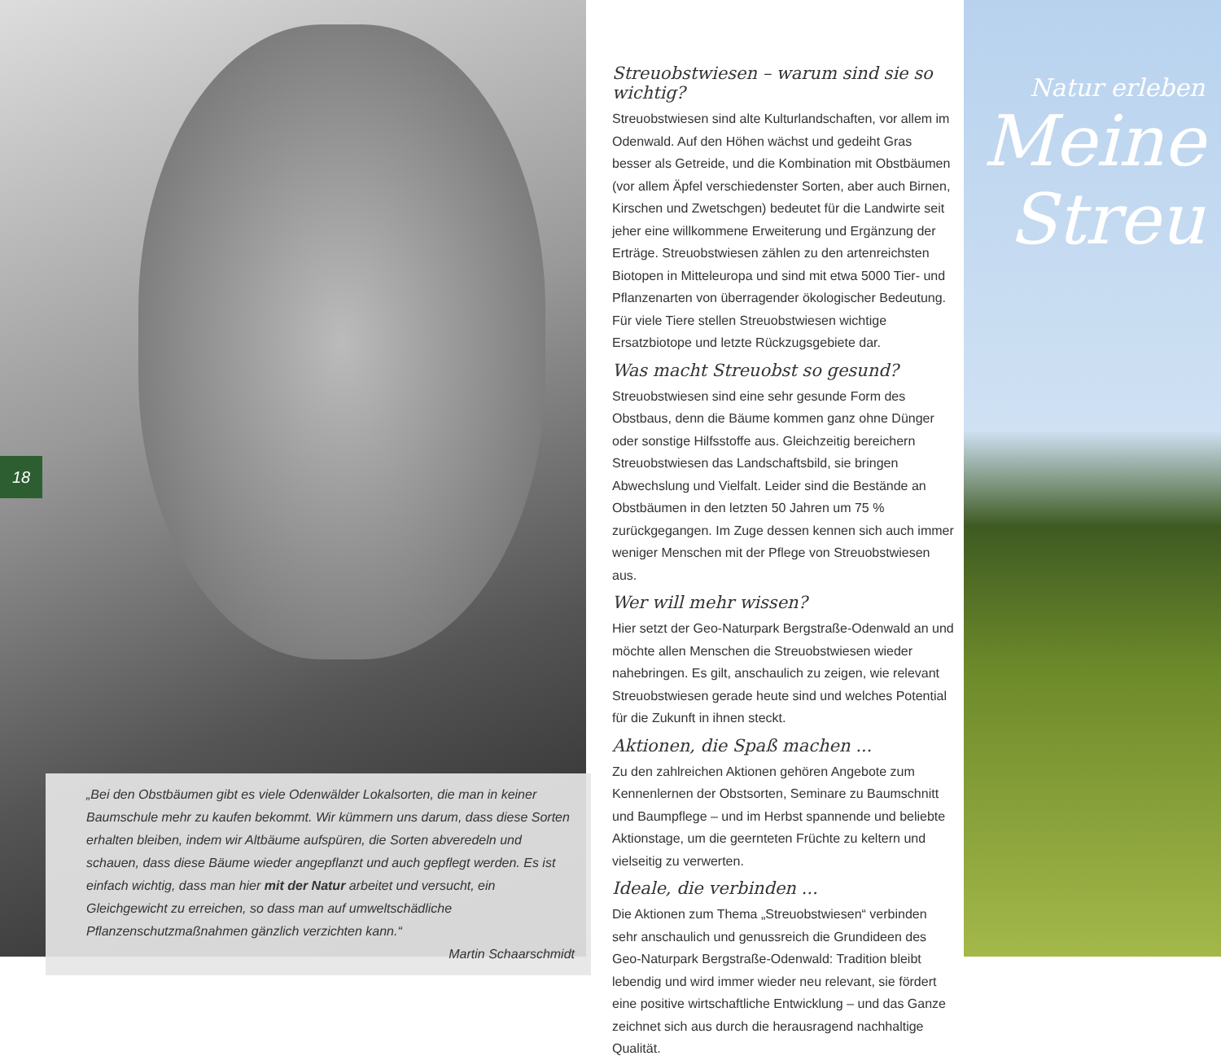18
„Bei den Obstbäumen gibt es viele Odenwälder Lokalsorten, die man in keiner Baumschule mehr zu kaufen bekommt. Wir kümmern uns darum, dass diese Sorten erhalten bleiben, indem wir Altbäume aufspüren, die Sorten abveredeln und schauen, dass diese Bäume wieder angepflanzt und auch gepflegt werden. Es ist einfach wichtig, dass man hier mit der Natur arbeitet und versucht, ein Gleichgewicht zu erreichen, so dass man auf umweltschädliche Pflanzenschutzmaßnahmen gänzlich verzichten kann.“
Martin Schaarschmidt
Streuobstwiesen – warum sind sie so wichtig?
Streuobstwiesen sind alte Kulturlandschaften, vor allem im Odenwald. Auf den Höhen wächst und gedeiht Gras besser als Getreide, und die Kombination mit Obstbäumen (vor allem Äpfel verschiedenster Sorten, aber auch Birnen, Kirschen und Zwetschgen) bedeutet für die Landwirte seit jeher eine willkommene Erweiterung und Ergänzung der Erträge. Streuobstwiesen zählen zu den artenreichsten Biotopen in Mitteleuropa und sind mit etwa 5000 Tier- und Pflanzenarten von überragender ökologischer Bedeutung. Für viele Tiere stellen Streuobstwiesen wichtige Ersatzbiotope und letzte Rückzugsgebiete dar.
Was macht Streuobst so gesund?
Streuobstwiesen sind eine sehr gesunde Form des Obstbaus, denn die Bäume kommen ganz ohne Dünger oder sonstige Hilfsstoffe aus. Gleichzeitig bereichern Streuobstwiesen das Landschaftsbild, sie bringen Abwechslung und Vielfalt. Leider sind die Bestände an Obstbäumen in den letzten 50 Jahren um 75 % zurückgegangen. Im Zuge dessen kennen sich auch immer weniger Menschen mit der Pflege von Streuobstwiesen aus.
Wer will mehr wissen?
Hier setzt der Geo-Naturpark Bergstraße-Odenwald an und möchte allen Menschen die Streuobstwiesen wieder nahebringen. Es gilt, anschaulich zu zeigen, wie relevant Streuobstwiesen gerade heute sind und welches Potential für die Zukunft in ihnen steckt.
Aktionen, die Spaß machen ...
Zu den zahlreichen Aktionen gehören Angebote zum Kennenlernen der Obstsorten, Seminare zu Baumschnitt und Baumpflege – und im Herbst spannende und beliebte Aktionstage, um die geernteten Früchte zu keltern und vielseitig zu verwerten.
Ideale, die verbinden ...
Die Aktionen zum Thema „Streuobstwiesen“ verbinden sehr anschaulich und genussreich die Grundideen des Geo-Naturpark Bergstraße-Odenwald: Tradition bleibt lebendig und wird immer wieder neu relevant, sie fördert eine positive wirtschaftliche Entwicklung – und das Ganze zeichnet sich aus durch die herausragend nachhaltige Qualität.
Natur erleben
Meine
Streu